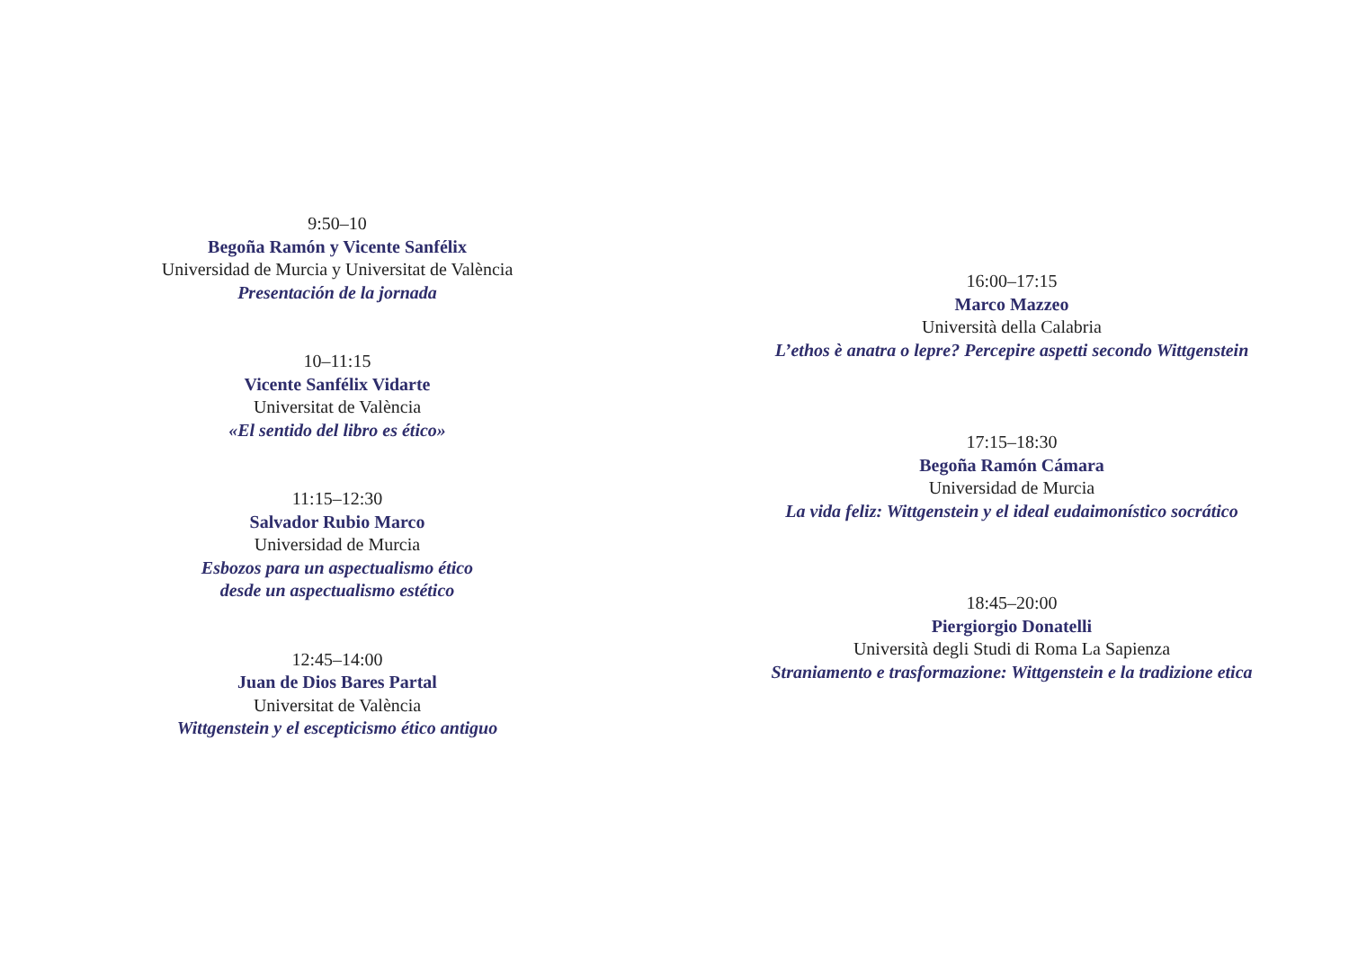9:50–10
Begoña Ramón y Vicente Sanfélix
Universidad de Murcia y Universitat de València
Presentación de la jornada
10–11:15
Vicente Sanfélix Vidarte
Universitat de València
«El sentido del libro es ético»
11:15–12:30
Salvador Rubio Marco
Universidad de Murcia
Esbozos para un aspectualismo ético
desde un aspectualismo estético
12:45–14:00
Juan de Dios Bares Partal
Universitat de València
Wittgenstein y el escepticismo ético antiguo
16:00–17:15
Marco Mazzeo
Università della Calabria
L’ethos è anatra o lepre? Percepire aspetti secondo Wittgenstein
17:15–18:30
Begoña Ramón Cámara
Universidad de Murcia
La vida feliz: Wittgenstein y el ideal eudaimonístico socrático
18:45–20:00
Piergiorgio Donatelli
Università degli Studi di Roma La Sapienza
Straniamento e trasformazione: Wittgenstein e la tradizione etica